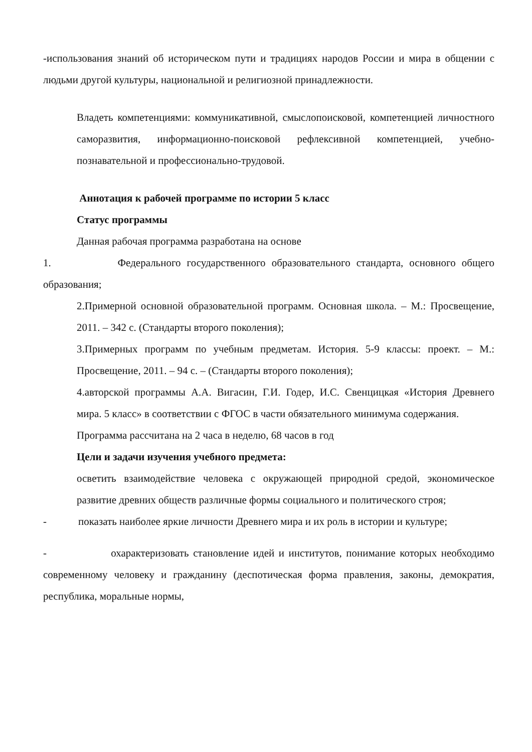-использования знаний об историческом пути и традициях народов России и мира в общении с людьми другой культуры, национальной и религиозной принадлежности.
Владеть компетенциями: коммуникативной, смыслопоисковой, компетенцией личностного саморазвития, информационно-поисковой рефлексивной компетенцией, учебно-познавательной и профессионально-трудовой.
Аннотация к рабочей программе по истории 5 класс
Статус программы
Данная рабочая программа разработана на основе
1. Федерального государственного образовательного стандарта, основного общего образования;
2.Примерной основной образовательной программ. Основная школа. – М.: Просвещение, 2011. – 342 с. (Стандарты второго поколения);
3.Примерных программ по учебным предметам. История. 5-9 классы: проект. – М.: Просвещение, 2011. – 94 с. – (Стандарты второго поколения);
4.авторской программы А.А. Вигасин, Г.И. Годер, И.С. Свенцицкая «История Древнего мира. 5 класс» в соответствии с ФГОС в части обязательного минимума содержания.
Программа рассчитана на 2 часа в неделю, 68 часов в год
Цели и задачи изучения учебного предмета:
осветить взаимодействие человека с окружающей природной средой, экономическое развитие древних обществ различные формы социального и политического строя;
- показать наиболее яркие личности Древнего мира и их роль в истории и культуре;
- охарактеризовать становление идей и институтов, понимание которых необходимо современному человеку и гражданину (деспотическая форма правления, законы, демократия, республика, моральные нормы,